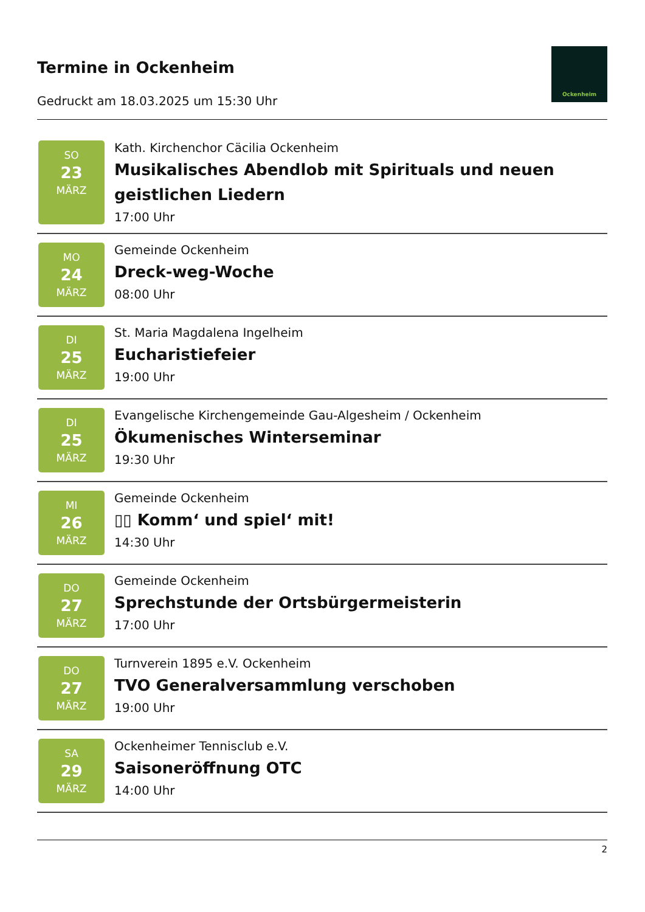Termine in Ockenheim
Gedruckt am 18.03.2025 um 15:30 Uhr
Ockenheim
SO
23
MÄRZ
Kath. Kirchenchor Cäcilia Ockenheim
Musikalisches Abendlob mit Spirituals und neuen geistlichen Liedern
17:00 Uhr
MO
24
MÄRZ
Gemeinde Ockenheim
Dreck-weg-Woche
08:00 Uhr
DI
25
MÄRZ
St. Maria Magdalena Ingelheim
Eucharistiefeier
19:00 Uhr
DI
25
MÄRZ
Evangelische Kirchengemeinde Gau-Algesheim / Ockenheim
Ökumenisches Winterseminar
19:30 Uhr
MI
26
MÄRZ
Gemeinde Ockenheim
▯▯ Komm‘ und spiel‘ mit!
14:30 Uhr
DO
27
MÄRZ
Gemeinde Ockenheim
Sprechstunde der Ortsbürgermeisterin
17:00 Uhr
DO
27
MÄRZ
Turnverein 1895 e.V. Ockenheim
TVO Generalversammlung verschoben
19:00 Uhr
SA
29
MÄRZ
Ockenheimer Tennisclub e.V.
Saisoneröffnung OTC
14:00 Uhr
2